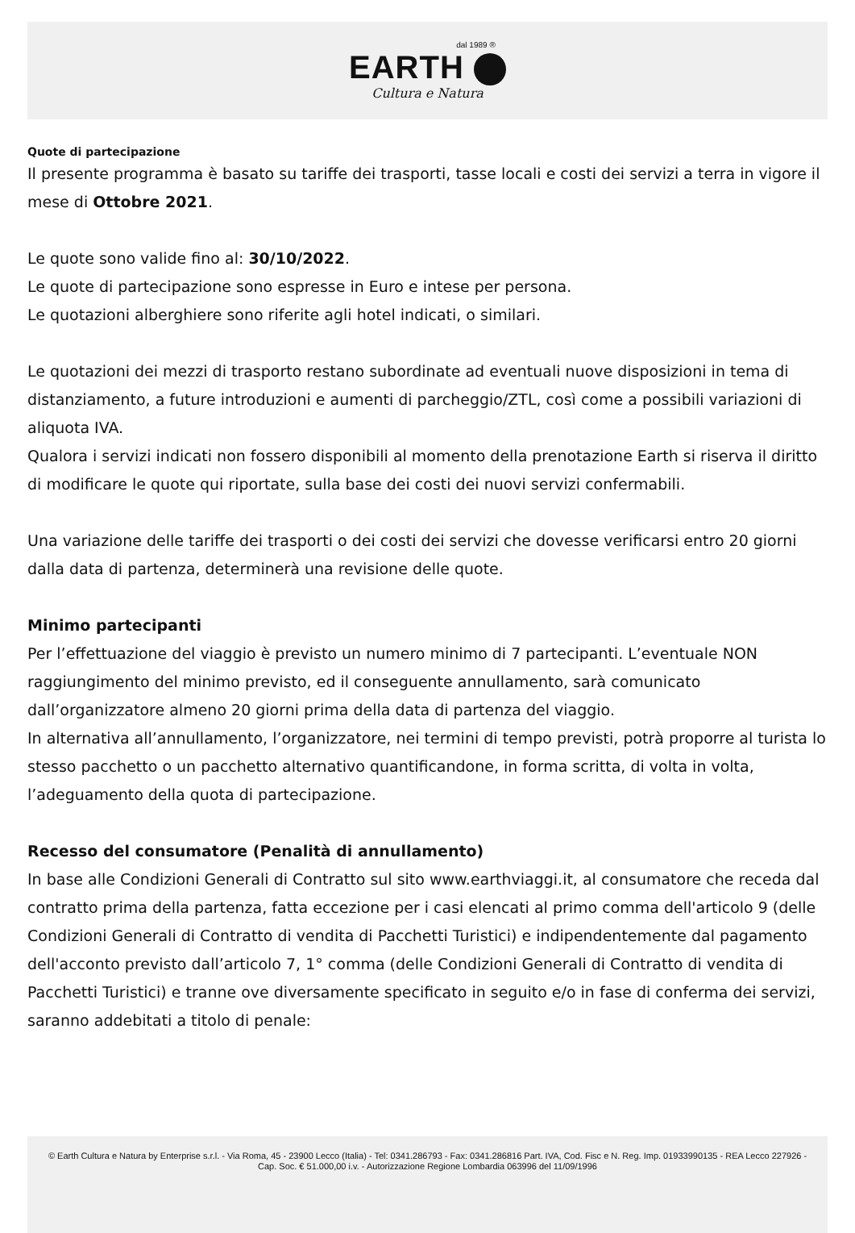dal 1989 ®
EARTH
Cultura e Natura
Quote di partecipazione
Il presente programma è basato su tariffe dei trasporti, tasse locali e costi dei servizi a terra in vigore il mese di Ottobre 2021.
Le quote sono valide fino al: 30/10/2022.
Le quote di partecipazione sono espresse in Euro e intese per persona.
Le quotazioni alberghiere sono riferite agli hotel indicati, o similari.
Le quotazioni dei mezzi di trasporto restano subordinate ad eventuali nuove disposizioni in tema di distanziamento, a future introduzioni e aumenti di parcheggio/ZTL, così come a possibili variazioni di aliquota IVA.
Qualora i servizi indicati non fossero disponibili al momento della prenotazione Earth si riserva il diritto di modificare le quote qui riportate, sulla base dei costi dei nuovi servizi confermabili.
Una variazione delle tariffe dei trasporti o dei costi dei servizi che dovesse verificarsi entro 20 giorni dalla data di partenza, determinerà una revisione delle quote.
Minimo partecipanti
Per l’effettuazione del viaggio è previsto un numero minimo di 7 partecipanti. L’eventuale NON raggiungimento del minimo previsto, ed il conseguente annullamento, sarà comunicato dall’organizzatore almeno 20 giorni prima della data di partenza del viaggio.
In alternativa all’annullamento, l’organizzatore, nei termini di tempo previsti, potrà proporre al turista lo stesso pacchetto o un pacchetto alternativo quantificandone, in forma scritta, di volta in volta, l’adeguamento della quota di partecipazione.
Recesso del consumatore (Penalità di annullamento)
In base alle Condizioni Generali di Contratto sul sito www.earthviaggi.it, al consumatore che receda dal contratto prima della partenza, fatta eccezione per i casi elencati al primo comma dell'articolo 9 (delle Condizioni Generali di Contratto di vendita di Pacchetti Turistici) e indipendentemente dal pagamento dell'acconto previsto dall’articolo 7, 1° comma (delle Condizioni Generali di Contratto di vendita di Pacchetti Turistici) e tranne ove diversamente specificato in seguito e/o in fase di conferma dei servizi, saranno addebitati a titolo di penale:
© Earth Cultura e Natura by Enterprise s.r.l. - Via Roma, 45 - 23900 Lecco (Italia) - Tel: 0341.286793 - Fax: 0341.286816 Part. IVA, Cod. Fisc e N. Reg. Imp. 01933990135 - REA Lecco 227926 - Cap. Soc. € 51.000,00 i.v. - Autorizzazione Regione Lombardia 063996 del 11/09/1996